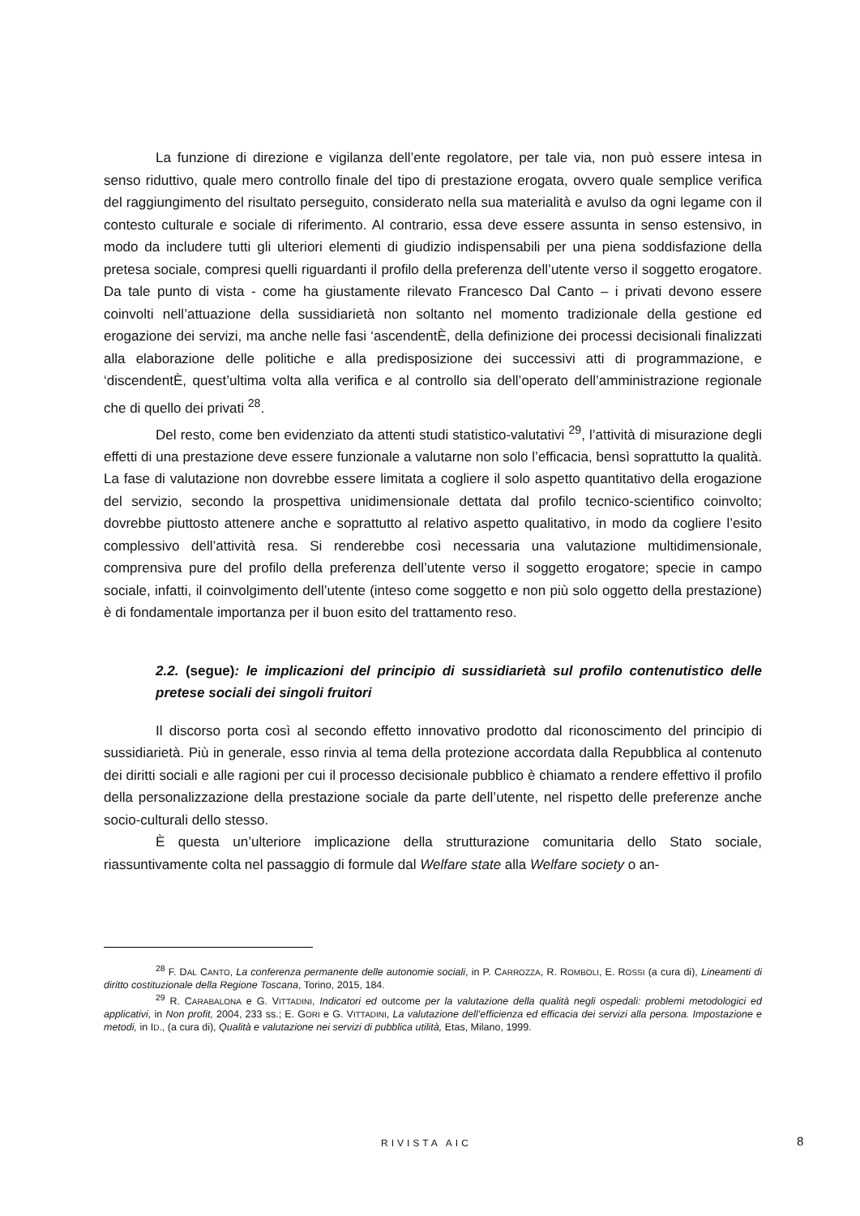La funzione di direzione e vigilanza dell’ente regolatore, per tale via, non può essere intesa in senso riduttivo, quale mero controllo finale del tipo di prestazione erogata, ovvero quale semplice verifica del raggiungimento del risultato perseguito, considerato nella sua materialità e avulso da ogni legame con il contesto culturale e sociale di riferimento. Al contrario, essa deve essere assunta in senso estensivo, in modo da includere tutti gli ulteriori elementi di giudizio indispensabili per una piena soddisfazione della pretesa sociale, compresi quelli riguardanti il profilo della preferenza dell’utente verso il soggetto erogatore. Da tale punto di vista - come ha giustamente rilevato Francesco Dal Canto – i privati devono essere coinvolti nell’attuazione della sussidiarietà non soltanto nel momento tradizionale della gestione ed erogazione dei servizi, ma anche nelle fasi ‘ascendentÈ, della definizione dei processi decisionali finalizzati alla elaborazione delle politiche e alla predisposizione dei successivi atti di programmazione, e ‘discendentÈ, quest’ultima volta alla verifica e al controllo sia dell’operato dell’amministrazione regionale che di quello dei privati <sup>28</sup>.
Del resto, come ben evidenziato da attenti studi statistico-valutativi <sup>29</sup>, l’attività di misurazione degli effetti di una prestazione deve essere funzionale a valutarne non solo l’efficacia, bensì soprattutto la qualità. La fase di valutazione non dovrebbe essere limitata a cogliere il solo aspetto quantitativo della erogazione del servizio, secondo la prospettiva unidimensionale dettata dal profilo tecnico-scientifico coinvolto; dovrebbe piuttosto attenere anche e soprattutto al relativo aspetto qualitativo, in modo da cogliere l’esito complessivo dell’attività resa. Si renderebbe così necessaria una valutazione multidimensionale, comprensiva pure del profilo della preferenza dell’utente verso il soggetto erogatore; specie in campo sociale, infatti, il coinvolgimento dell’utente (inteso come soggetto e non più solo oggetto della prestazione) è di fondamentale importanza per il buon esito del trattamento reso.
2.2. (segue): le implicazioni del principio di sussidiarietà sul profilo contenutistico delle pretese sociali dei singoli fruitori
Il discorso porta così al secondo effetto innovativo prodotto dal riconoscimento del principio di sussidiarietà. Più in generale, esso rinvia al tema della protezione accordata dalla Repubblica al contenuto dei diritti sociali e alle ragioni per cui il processo decisionale pubblico è chiamato a rendere effettivo il profilo della personalizzazione della prestazione sociale da parte dell’utente, nel rispetto delle preferenze anche socio-culturali dello stesso.
È questa un’ulteriore implicazione della strutturazione comunitaria dello Stato sociale, riassuntivamente colta nel passaggio di formule dal Welfare state alla Welfare society o an-
<sup>28</sup> F. DAL CANTO, La conferenza permanente delle autonomie sociali, in P. CARROZZA, R. ROMBOLI, E. ROSSI (a cura di), Lineamenti di diritto costituzionale della Regione Toscana, Torino, 2015, 184.
<sup>29</sup> R. CARABALONA e G. VITTADINI, Indicatori ed outcome per la valutazione della qualità negli ospedali: problemi metodologici ed applicativi, in Non profit, 2004, 233 ss.; E. GORI e G. VITTADINI, La valutazione dell’efficienza ed efficacia dei servizi alla persona. Impostazione e metodi, in ID., (a cura di), Qualità e valutazione nei servizi di pubblica utilità, Etas, Milano, 1999.
RIVISTA AIC 8